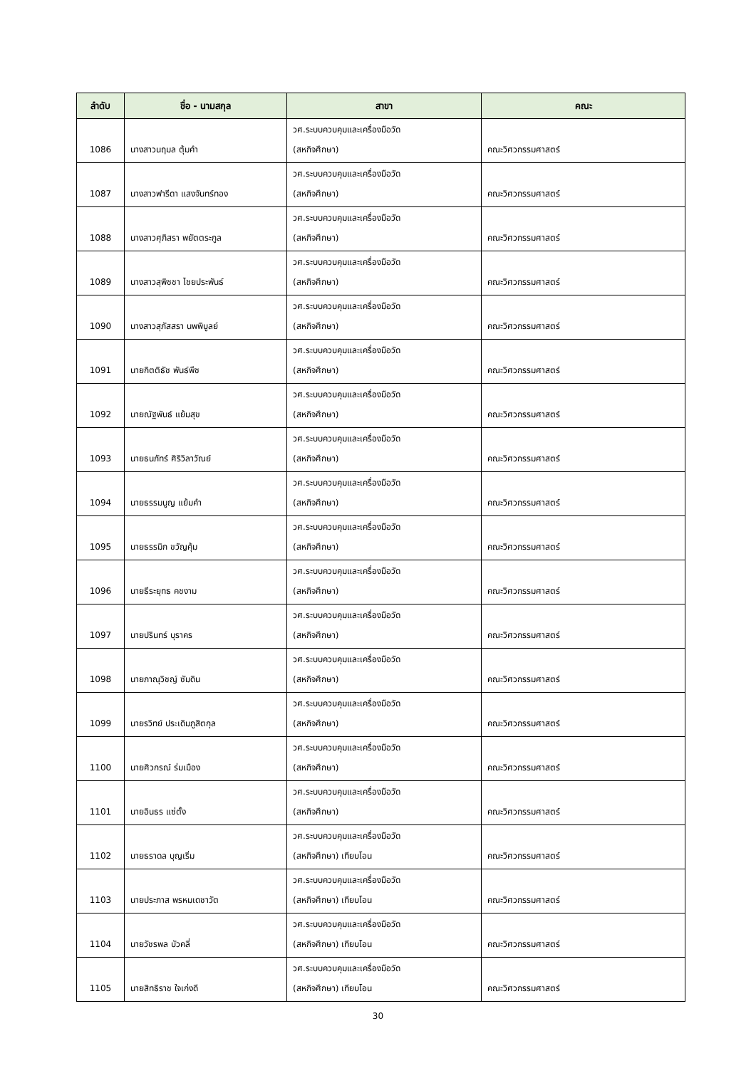| ลำดับ | ชื่อ - นามสกุล | สาขา | คณะ |
| --- | --- | --- | --- |
| 1086 | นางสาวนฤมล ตุ้มคำ | วศ.ระบบควบคุมและเครื่องมือวัด (สหกิจศึกษา) | คณะวิศวกรรมศาสตร์ |
| 1087 | นางสาวฟารีดา แสงจันทร์ทอง | วศ.ระบบควบคุมและเครื่องมือวัด (สหกิจศึกษา) | คณะวิศวกรรมศาสตร์ |
| 1088 | นางสาวศุภิสรา พยัตตระกูล | วศ.ระบบควบคุมและเครื่องมือวัด (สหกิจศึกษา) | คณะวิศวกรรมศาสตร์ |
| 1089 | นางสาวสุพิชชา ไชยประพันธ์ | วศ.ระบบควบคุมและเครื่องมือวัด (สหกิจศึกษา) | คณะวิศวกรรมศาสตร์ |
| 1090 | นางสาวสุภัสสรา นพพิบูลย์ | วศ.ระบบควบคุมและเครื่องมือวัด (สหกิจศึกษา) | คณะวิศวกรรมศาสตร์ |
| 1091 | นายกิตติธัช พันธ์พืช | วศ.ระบบควบคุมและเครื่องมือวัด (สหกิจศึกษา) | คณะวิศวกรรมศาสตร์ |
| 1092 | นายณัฐพันธ์ แย้มสุข | วศ.ระบบควบคุมและเครื่องมือวัด (สหกิจศึกษา) | คณะวิศวกรรมศาสตร์ |
| 1093 | นายธนภัทร์ ศิริวิลาวัณย์ | วศ.ระบบควบคุมและเครื่องมือวัด (สหกิจศึกษา) | คณะวิศวกรรมศาสตร์ |
| 1094 | นายธรรมนูญ แย้มคำ | วศ.ระบบควบคุมและเครื่องมือวัด (สหกิจศึกษา) | คณะวิศวกรรมศาสตร์ |
| 1095 | นายธรรมิก ขวัญคุ้ม | วศ.ระบบควบคุมและเครื่องมือวัด (สหกิจศึกษา) | คณะวิศวกรรมศาสตร์ |
| 1096 | นายธีระยุทธ คชงาม | วศ.ระบบควบคุมและเครื่องมือวัด (สหกิจศึกษา) | คณะวิศวกรรมศาสตร์ |
| 1097 | นายปรินทร์ บุราคร | วศ.ระบบควบคุมและเครื่องมือวัด (สหกิจศึกษา) | คณะวิศวกรรมศาสตร์ |
| 1098 | นายภาณุวิชญ์ ซัมดิน | วศ.ระบบควบคุมและเครื่องมือวัด (สหกิจศึกษา) | คณะวิศวกรรมศาสตร์ |
| 1099 | นายรวิทย์ ประเดิมภูสิตกุล | วศ.ระบบควบคุมและเครื่องมือวัด (สหกิจศึกษา) | คณะวิศวกรรมศาสตร์ |
| 1100 | นายศิวกรณ์ ร่มเมือง | วศ.ระบบควบคุมและเครื่องมือวัด (สหกิจศึกษา) | คณะวิศวกรรมศาสตร์ |
| 1101 | นายอินธร แซ่ตั้ง | วศ.ระบบควบคุมและเครื่องมือวัด (สหกิจศึกษา) | คณะวิศวกรรมศาสตร์ |
| 1102 | นายธราดล บุญเริ่ม | วศ.ระบบควบคุมและเครื่องมือวัด (สหกิจศึกษา) เทียบโอน | คณะวิศวกรรมศาสตร์ |
| 1103 | นายประภาส พรหมเดชาวัต | วศ.ระบบควบคุมและเครื่องมือวัด (สหกิจศึกษา) เทียบโอน | คณะวิศวกรรมศาสตร์ |
| 1104 | นายวัชรพล บัวคลี่ | วศ.ระบบควบคุมและเครื่องมือวัด (สหกิจศึกษา) เทียบโอน | คณะวิศวกรรมศาสตร์ |
| 1105 | นายสิทธิราช ใจเก่งดี | วศ.ระบบควบคุมและเครื่องมือวัด (สหกิจศึกษา) เทียบโอน | คณะวิศวกรรมศาสตร์ |
30